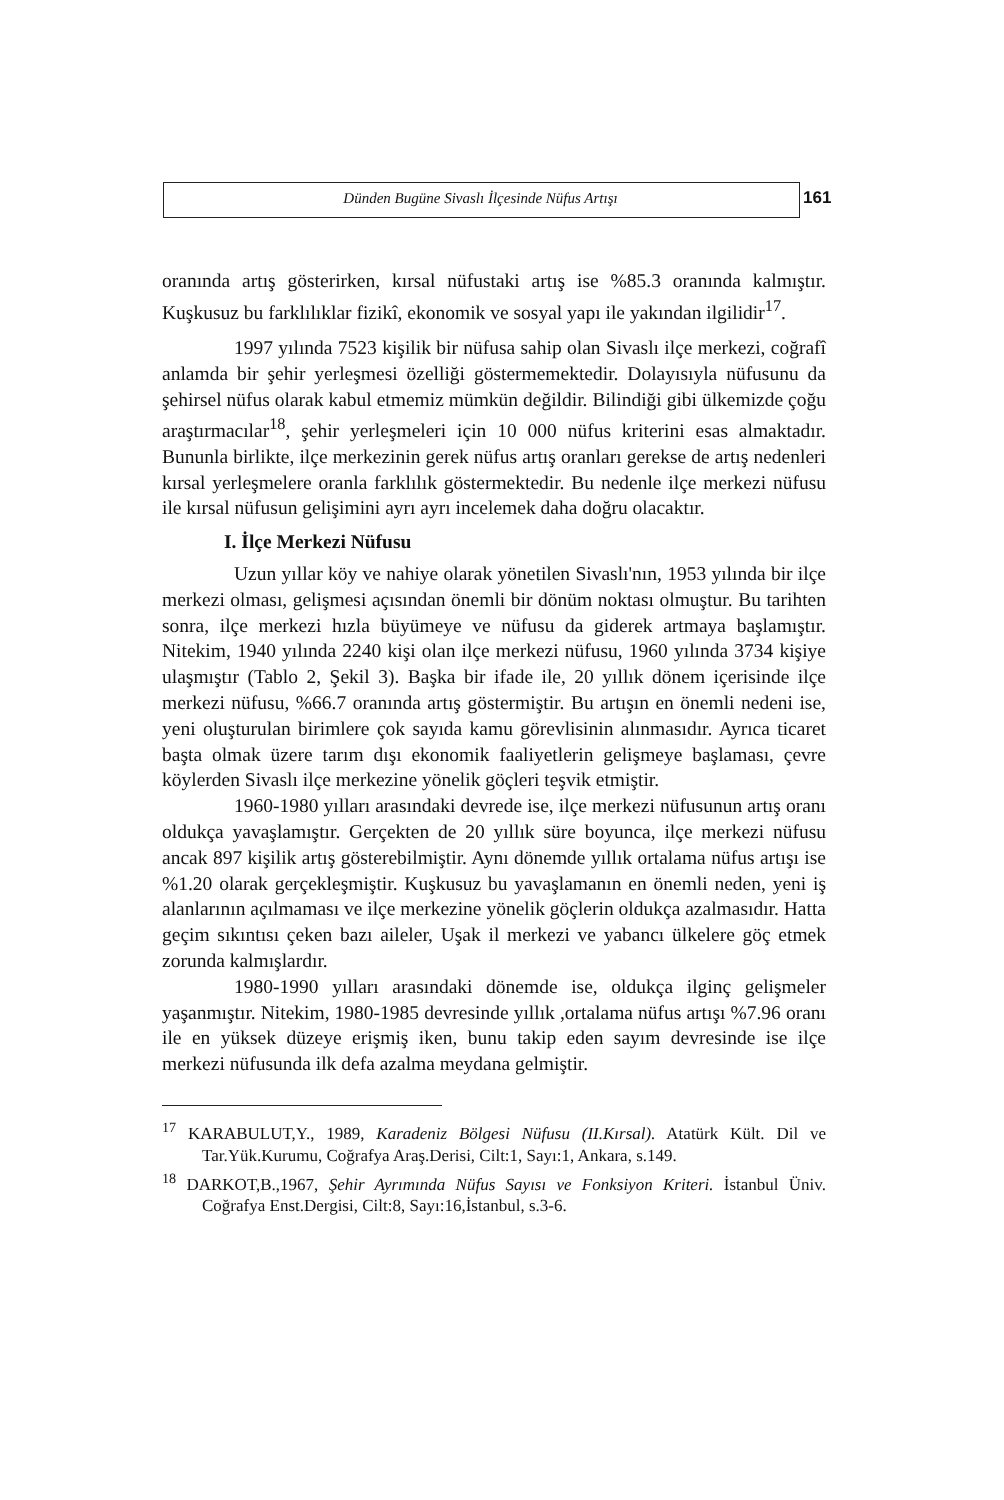Dünden Bugüne Sivaslı İlçesinde Nüfus Artışı 161
oranında artış gösterirken, kırsal nüfustaki artış ise %85.3 oranında kalmıştır. Kuşkusuz bu farklılıklar fizikî, ekonomik ve sosyal yapı ile yakından ilgilidir<sup>17</sup>.
1997 yılında 7523 kişilik bir nüfusa sahip olan Sivaslı ilçe merkezi, coğrafî anlamda bir şehir yerleşmesi özelliği göstermemektedir. Dolayısıyla nüfusunu da şehirsel nüfus olarak kabul etmemiz mümkün değildir. Bilindiği gibi ülkemizde çoğu araştırmacılar<sup>18</sup>, şehir yerleşmeleri için 10 000 nüfus kriterini esas almaktadır. Bununla birlikte, ilçe merkezinin gerek nüfus artış oranları gerekse de artış nedenleri kırsal yerleşmelere oranla farklılık göstermektedir. Bu nedenle ilçe merkezi nüfusu ile kırsal nüfusun gelişimini ayrı ayrı incelemek daha doğru olacaktır.
I. İlçe Merkezi Nüfusu
Uzun yıllar köy ve nahiye olarak yönetilen Sivaslı'nın, 1953 yılında bir ilçe merkezi olması, gelişmesi açısından önemli bir dönüm noktası olmuştur. Bu tarihten sonra, ilçe merkezi hızla büyümeye ve nüfusu da giderek artmaya başlamıştır. Nitekim, 1940 yılında 2240 kişi olan ilçe merkezi nüfusu, 1960 yılında 3734 kişiye ulaşmıştır (Tablo 2, Şekil 3). Başka bir ifade ile, 20 yıllık dönem içerisinde ilçe merkezi nüfusu, %66.7 oranında artış göstermiştir. Bu artışın en önemli nedeni ise, yeni oluşturulan birimlere çok sayıda kamu görevlisinin alınmasıdır. Ayrıca ticaret başta olmak üzere tarım dışı ekonomik faaliyetlerin gelişmeye başlaması, çevre köylerden Sivaslı ilçe merkezine yönelik göçleri teşvik etmiştir.
1960-1980 yılları arasındaki devrede ise, ilçe merkezi nüfusunun artış oranı oldukça yavaşlamıştır. Gerçekten de 20 yıllık süre boyunca, ilçe merkezi nüfusu ancak 897 kişilik artış gösterebilmiştir. Aynı dönemde yıllık ortalama nüfus artışı ise %1.20 olarak gerçekleşmiştir. Kuşkusuz bu yavaşlamanın en önemli neden, yeni iş alanlarının açılmaması ve ilçe merkezine yönelik göçlerin oldukça azalmasıdır. Hatta geçim sıkıntısı çeken bazı aileler, Uşak il merkezi ve yabancı ülkelere göç etmek zorunda kalmışlardır.
1980-1990 yılları arasındaki dönemde ise, oldukça ilginç gelişmeler yaşanmıştır. Nitekim, 1980-1985 devresinde yıllık ,ortalama nüfus artışı %7.96 oranı ile en yüksek düzeye erişmiş iken, bunu takip eden sayım devresinde ise ilçe merkezi nüfusunda ilk defa azalma meydana gelmiştir.
<sup>17</sup> KARABULUT,Y., 1989, Karadeniz Bölgesi Nüfusu (II.Kırsal). Atatürk Kült. Dil ve Tar.Yük.Kurumu, Coğrafya Araş.Derisi, Cilt:1, Sayı:1, Ankara, s.149.
<sup>18</sup> DARKOT,B.,1967, Şehir Ayrımında Nüfus Sayısı ve Fonksiyon Kriteri. İstanbul Üniv. Coğrafya Enst.Dergisi, Cilt:8, Sayı:16,İstanbul, s.3-6.